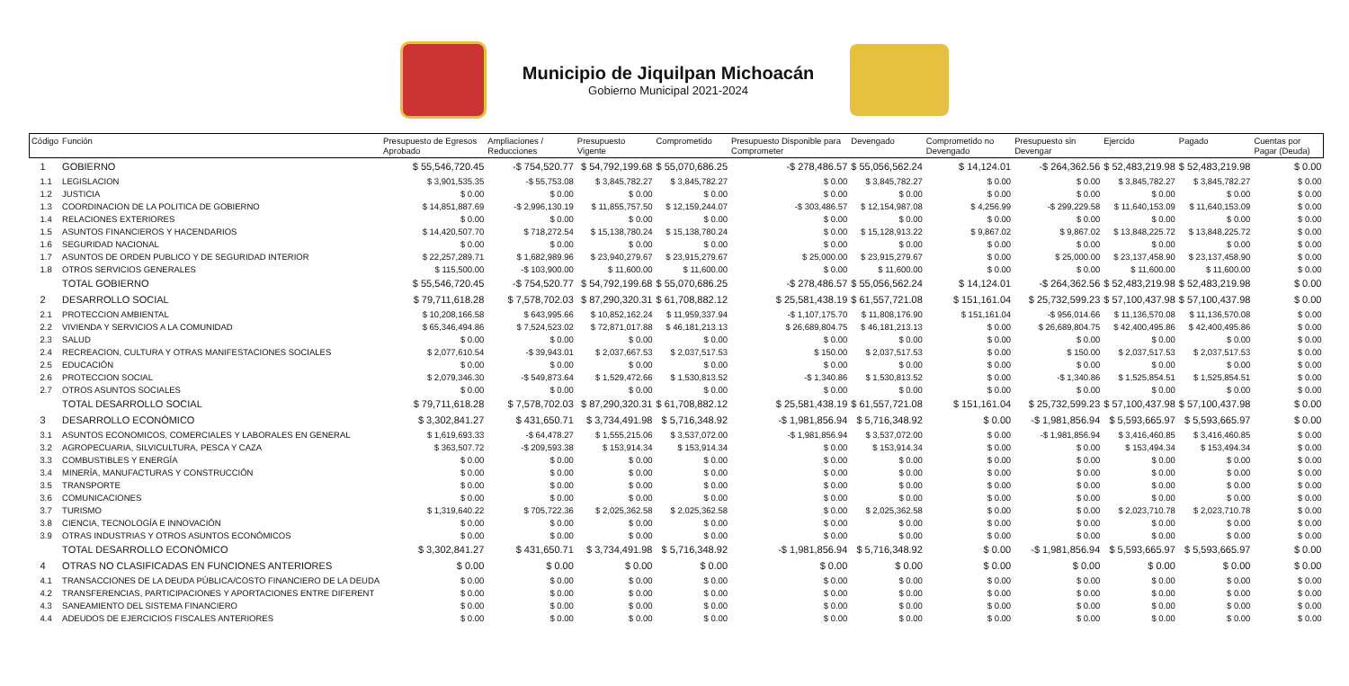Municipio de Jiquilpan Michoacán
Gobierno Municipal 2021-2024
| Código | Función | Presupuesto de Egresos Aprobado | Ampliaciones / Reducciones | Presupuesto Vigente | Comprometido | Presupuesto Disponible para Comprometer | Devengado | Comprometido no Devengado | Presupuesto sin Devengar | Ejercido | Pagado | Cuentas por Pagar (Deuda) |
| --- | --- | --- | --- | --- | --- | --- | --- | --- | --- | --- | --- | --- |
| 1 | GOBIERNO | $ 55,546,720.45 | -$ 754,520.77 | $ 54,792,199.68 | $ 55,070,686.25 | -$ 278,486.57 | $ 55,056,562.24 | $ 14,124.01 | -$ 264,362.56 | $ 52,483,219.98 | $ 52,483,219.98 | $ 0.00 |
| 1.1 | LEGISLACION | $ 3,901,535.35 | -$ 55,753.08 | $ 3,845,782.27 | $ 3,845,782.27 | $ 0.00 | $ 3,845,782.27 | $ 0.00 | $ 0.00 | $ 3,845,782.27 | $ 3,845,782.27 | $ 0.00 |
| 1.2 | JUSTICIA | $ 0.00 | $ 0.00 | $ 0.00 | $ 0.00 | $ 0.00 | $ 0.00 | $ 0.00 | $ 0.00 | $ 0.00 | $ 0.00 | $ 0.00 |
| 1.3 | COORDINACION DE LA POLITICA DE GOBIERNO | $ 14,851,887.69 | -$ 2,996,130.19 | $ 11,855,757.50 | $ 12,159,244.07 | -$ 303,486.57 | $ 12,154,987.08 | $ 4,256.99 | -$ 299,229.58 | $ 11,640,153.09 | $ 11,640,153.09 | $ 0.00 |
| 1.4 | RELACIONES EXTERIORES | $ 0.00 | $ 0.00 | $ 0.00 | $ 0.00 | $ 0.00 | $ 0.00 | $ 0.00 | $ 0.00 | $ 0.00 | $ 0.00 | $ 0.00 |
| 1.5 | ASUNTOS FINANCIEROS Y HACENDARIOS | $ 14,420,507.70 | $ 718,272.54 | $ 15,138,780.24 | $ 15,138,780.24 | $ 0.00 | $ 15,128,913.22 | $ 9,867.02 | $ 9,867.02 | $ 13,848,225.72 | $ 13,848,225.72 | $ 0.00 |
| 1.6 | SEGURIDAD NACIONAL | $ 0.00 | $ 0.00 | $ 0.00 | $ 0.00 | $ 0.00 | $ 0.00 | $ 0.00 | $ 0.00 | $ 0.00 | $ 0.00 | $ 0.00 |
| 1.7 | ASUNTOS DE ORDEN PUBLICO Y DE SEGURIDAD INTERIOR | $ 22,257,289.71 | $ 1,682,989.96 | $ 23,940,279.67 | $ 23,915,279.67 | $ 25,000.00 | $ 23,915,279.67 | $ 0.00 | $ 25,000.00 | $ 23,137,458.90 | $ 23,137,458.90 | $ 0.00 |
| 1.8 | OTROS SERVICIOS GENERALES | $ 115,500.00 | -$ 103,900.00 | $ 11,600.00 | $ 11,600.00 | $ 0.00 | $ 11,600.00 | $ 0.00 | $ 0.00 | $ 11,600.00 | $ 11,600.00 | $ 0.00 |
| | TOTAL GOBIERNO | $ 55,546,720.45 | -$ 754,520.77 | $ 54,792,199.68 | $ 55,070,686.25 | -$ 278,486.57 | $ 55,056,562.24 | $ 14,124.01 | -$ 264,362.56 | $ 52,483,219.98 | $ 52,483,219.98 | $ 0.00 |
| 2 | DESARROLLO SOCIAL | $ 79,711,618.28 | $ 7,578,702.03 | $ 87,290,320.31 | $ 61,708,882.12 | $ 25,581,438.19 | $ 61,557,721.08 | $ 151,161.04 | $ 25,732,599.23 | $ 57,100,437.98 | $ 57,100,437.98 | $ 0.00 |
| 2.1 | PROTECCION AMBIENTAL | $ 10,208,166.58 | $ 643,995.66 | $ 10,852,162.24 | $ 11,959,337.94 | -$ 1,107,175.70 | $ 11,808,176.90 | $ 151,161.04 | -$ 956,014.66 | $ 11,136,570.08 | $ 11,136,570.08 | $ 0.00 |
| 2.2 | VIVIENDA Y SERVICIOS A LA COMUNIDAD | $ 65,346,494.86 | $ 7,524,523.02 | $ 72,871,017.88 | $ 46,181,213.13 | $ 26,689,804.75 | $ 46,181,213.13 | $ 0.00 | $ 26,689,804.75 | $ 42,400,495.86 | $ 42,400,495.86 | $ 0.00 |
| 2.3 | SALUD | $ 0.00 | $ 0.00 | $ 0.00 | $ 0.00 | $ 0.00 | $ 0.00 | $ 0.00 | $ 0.00 | $ 0.00 | $ 0.00 | $ 0.00 |
| 2.4 | RECREACION, CULTURA Y OTRAS MANIFESTACIONES SOCIALES | $ 2,077,610.54 | -$ 39,943.01 | $ 2,037,667.53 | $ 2,037,517.53 | $ 150.00 | $ 2,037,517.53 | $ 0.00 | $ 150.00 | $ 2,037,517.53 | $ 2,037,517.53 | $ 0.00 |
| 2.5 | EDUCACIÓN | $ 0.00 | $ 0.00 | $ 0.00 | $ 0.00 | $ 0.00 | $ 0.00 | $ 0.00 | $ 0.00 | $ 0.00 | $ 0.00 | $ 0.00 |
| 2.6 | PROTECCION SOCIAL | $ 2,079,346.30 | -$ 549,873.64 | $ 1,529,472.66 | $ 1,530,813.52 | -$ 1,340.86 | $ 1,530,813.52 | $ 0.00 | -$ 1,340.86 | $ 1,525,854.51 | $ 1,525,854.51 | $ 0.00 |
| 2.7 | OTROS ASUNTOS SOCIALES | $ 0.00 | $ 0.00 | $ 0.00 | $ 0.00 | $ 0.00 | $ 0.00 | $ 0.00 | $ 0.00 | $ 0.00 | $ 0.00 | $ 0.00 |
| | TOTAL DESARROLLO SOCIAL | $ 79,711,618.28 | $ 7,578,702.03 | $ 87,290,320.31 | $ 61,708,882.12 | $ 25,581,438.19 | $ 61,557,721.08 | $ 151,161.04 | $ 25,732,599.23 | $ 57,100,437.98 | $ 57,100,437.98 | $ 0.00 |
| 3 | DESARROLLO ECONÓMICO | $ 3,302,841.27 | $ 431,650.71 | $ 3,734,491.98 | $ 5,716,348.92 | -$ 1,981,856.94 | $ 5,716,348.92 | $ 0.00 | -$ 1,981,856.94 | $ 5,593,665.97 | $ 5,593,665.97 | $ 0.00 |
| 3.1 | ASUNTOS ECONOMICOS, COMERCIALES Y LABORALES EN GENERAL | $ 1,619,693.33 | -$ 64,478.27 | $ 1,555,215.06 | $ 3,537,072.00 | -$ 1,981,856.94 | $ 3,537,072.00 | $ 0.00 | -$ 1,981,856.94 | $ 3,416,460.85 | $ 3,416,460.85 | $ 0.00 |
| 3.2 | AGROPECUARIA, SILVICULTURA, PESCA Y CAZA | $ 363,507.72 | -$ 209,593.38 | $ 153,914.34 | $ 153,914.34 | $ 0.00 | $ 153,914.34 | $ 0.00 | $ 0.00 | $ 153,494.34 | $ 153,494.34 | $ 0.00 |
| 3.3 | COMBUSTIBLES Y ENERGÍA | $ 0.00 | $ 0.00 | $ 0.00 | $ 0.00 | $ 0.00 | $ 0.00 | $ 0.00 | $ 0.00 | $ 0.00 | $ 0.00 | $ 0.00 |
| 3.4 | MINERÍA, MANUFACTURAS Y CONSTRUCCIÓN | $ 0.00 | $ 0.00 | $ 0.00 | $ 0.00 | $ 0.00 | $ 0.00 | $ 0.00 | $ 0.00 | $ 0.00 | $ 0.00 | $ 0.00 |
| 3.5 | TRANSPORTE | $ 0.00 | $ 0.00 | $ 0.00 | $ 0.00 | $ 0.00 | $ 0.00 | $ 0.00 | $ 0.00 | $ 0.00 | $ 0.00 | $ 0.00 |
| 3.6 | COMUNICACIONES | $ 0.00 | $ 0.00 | $ 0.00 | $ 0.00 | $ 0.00 | $ 0.00 | $ 0.00 | $ 0.00 | $ 0.00 | $ 0.00 | $ 0.00 |
| 3.7 | TURISMO | $ 1,319,640.22 | $ 705,722.36 | $ 2,025,362.58 | $ 2,025,362.58 | $ 0.00 | $ 2,025,362.58 | $ 0.00 | $ 0.00 | $ 2,023,710.78 | $ 2,023,710.78 | $ 0.00 |
| 3.8 | CIENCIA, TECNOLOGÍA E INNOVACIÓN | $ 0.00 | $ 0.00 | $ 0.00 | $ 0.00 | $ 0.00 | $ 0.00 | $ 0.00 | $ 0.00 | $ 0.00 | $ 0.00 | $ 0.00 |
| 3.9 | OTRAS INDUSTRIAS Y OTROS ASUNTOS ECONÓMICOS | $ 0.00 | $ 0.00 | $ 0.00 | $ 0.00 | $ 0.00 | $ 0.00 | $ 0.00 | $ 0.00 | $ 0.00 | $ 0.00 | $ 0.00 |
| | TOTAL DESARROLLO ECONÓMICO | $ 3,302,841.27 | $ 431,650.71 | $ 3,734,491.98 | $ 5,716,348.92 | -$ 1,981,856.94 | $ 5,716,348.92 | $ 0.00 | -$ 1,981,856.94 | $ 5,593,665.97 | $ 5,593,665.97 | $ 0.00 |
| 4 | OTRAS NO CLASIFICADAS EN FUNCIONES ANTERIORES | $ 0.00 | $ 0.00 | $ 0.00 | $ 0.00 | $ 0.00 | $ 0.00 | $ 0.00 | $ 0.00 | $ 0.00 | $ 0.00 | $ 0.00 |
| 4.1 | TRANSACCIONES DE LA DEUDA PÚBLICA/COSTO FINANCIERO DE LA DEUDA | $ 0.00 | $ 0.00 | $ 0.00 | $ 0.00 | $ 0.00 | $ 0.00 | $ 0.00 | $ 0.00 | $ 0.00 | $ 0.00 | $ 0.00 |
| 4.2 | TRANSFERENCIAS, PARTICIPACIONES Y APORTACIONES ENTRE DIFERENT | $ 0.00 | $ 0.00 | $ 0.00 | $ 0.00 | $ 0.00 | $ 0.00 | $ 0.00 | $ 0.00 | $ 0.00 | $ 0.00 | $ 0.00 |
| 4.3 | SANEAMIENTO DEL SISTEMA FINANCIERO | $ 0.00 | $ 0.00 | $ 0.00 | $ 0.00 | $ 0.00 | $ 0.00 | $ 0.00 | $ 0.00 | $ 0.00 | $ 0.00 | $ 0.00 |
| 4.4 | ADEUDOS DE EJERCICIOS FISCALES ANTERIORES | $ 0.00 | $ 0.00 | $ 0.00 | $ 0.00 | $ 0.00 | $ 0.00 | $ 0.00 | $ 0.00 | $ 0.00 | $ 0.00 | $ 0.00 |